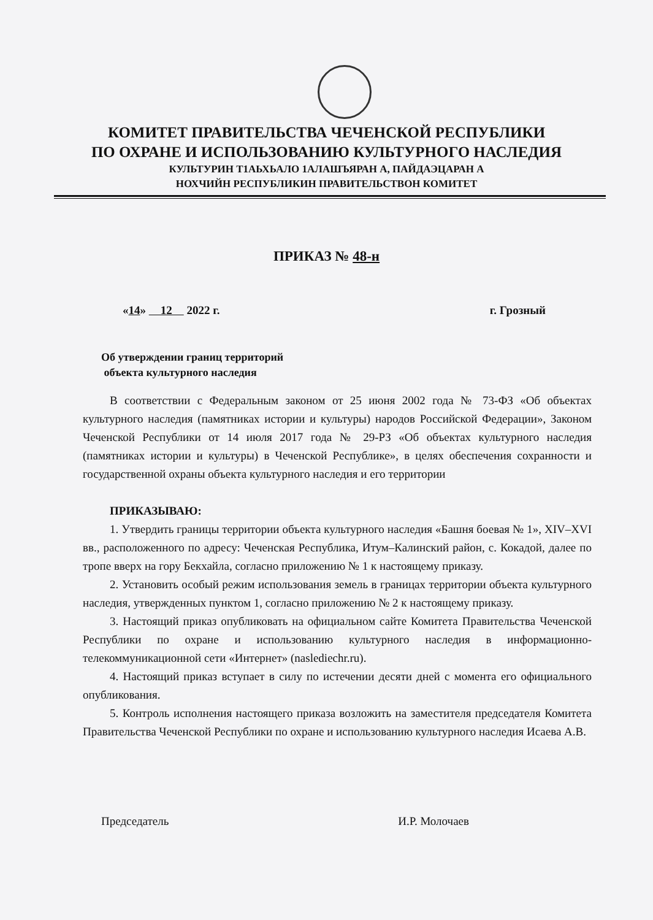КОМИТЕТ ПРАВИТЕЛЬСТВА ЧЕЧЕНСКОЙ РЕСПУБЛИКИ
ПО ОХРАНЕ И ИСПОЛЬЗОВАНИЮ КУЛЬТУРНОГО НАСЛЕДИЯ
КУЛЬТУРИН Т1АЬХЬАЛО 1АЛАШЪЯРАН А, ПАЙДАЭЦАРАН А
НОХЧИЙН РЕСПУБЛИКИН ПРАВИТЕЛЬСТВОН КОМИТЕТ
ПРИКАЗ № 48-н
«14» 12 2022 г. г. Грозный
Об утверждении границ территорий
объекта культурного наследия
В соответствии с Федеральным законом от 25 июня 2002 года № 73-ФЗ «Об объектах культурного наследия (памятниках истории и культуры) народов Российской Федерации», Законом Чеченской Республики от 14 июля 2017 года № 29-РЗ «Об объектах культурного наследия (памятниках истории и культуры) в Чеченской Республике», в целях обеспечения сохранности и государственной охраны объекта культурного наследия и его территории
ПРИКАЗЫВАЮ:
1. Утвердить границы территории объекта культурного наследия «Башня боевая № 1», XIV–XVI вв., расположенного по адресу: Чеченская Республика, Итум–Калинский район, с. Кокадой, далее по тропе вверх на гору Бекхайла, согласно приложению № 1 к настоящему приказу.
2. Установить особый режим использования земель в границах территории объекта культурного наследия, утвержденных пунктом 1, согласно приложению № 2 к настоящему приказу.
3. Настоящий приказ опубликовать на официальном сайте Комитета Правительства Чеченской Республики по охране и использованию культурного наследия в информационно-телекоммуникационной сети «Интернет» (naslediechr.ru).
4. Настоящий приказ вступает в силу по истечении десяти дней с момента его официального опубликования.
5. Контроль исполнения настоящего приказа возложить на заместителя председателя Комитета Правительства Чеченской Республики по охране и использованию культурного наследия Исаева А.В.
Председатель И.Р. Молочаев